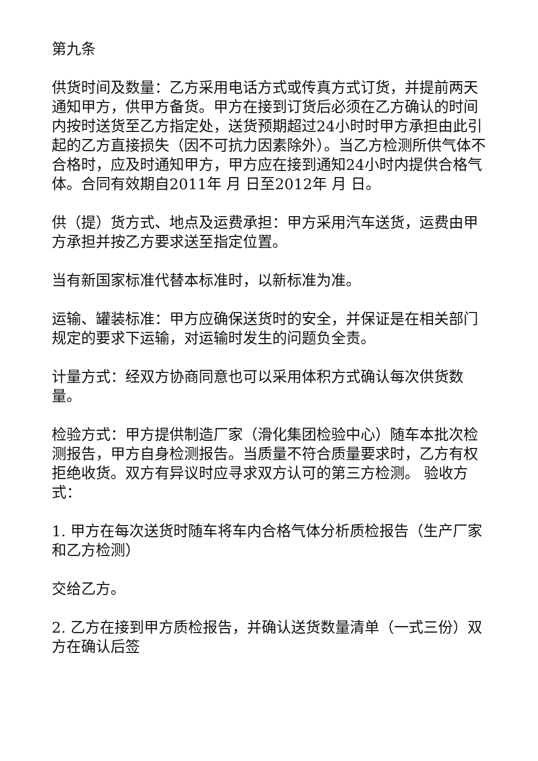第九条
供货时间及数量：乙方采用电话方式或传真方式订货，并提前两天通知甲方，供甲方备货。甲方在接到订货后必须在乙方确认的时间内按时送货至乙方指定处，送货预期超过24小时时甲方承担由此引起的乙方直接损失（因不可抗力因素除外）。当乙方检测所供气体不合格时，应及时通知甲方，甲方应在接到通知24小时内提供合格气体。合同有效期自2011年 月 日至2012年 月 日。
供（提）货方式、地点及运费承担：甲方采用汽车送货，运费由甲方承担并按乙方要求送至指定位置。
当有新国家标准代替本标准时，以新标准为准。
运输、罐装标准：甲方应确保送货时的安全，并保证是在相关部门规定的要求下运输，对运输时发生的问题负全责。
计量方式：经双方协商同意也可以采用体积方式确认每次供货数量。
检验方式：甲方提供制造厂家（滑化集团检验中心）随车本批次检测报告，甲方自身检测报告。当质量不符合质量要求时，乙方有权拒绝收货。双方有异议时应寻求双方认可的第三方检测。 验收方式：
1. 甲方在每次送货时随车将车内合格气体分析质检报告（生产厂家和乙方检测）
交给乙方。
2. 乙方在接到甲方质检报告，并确认送货数量清单（一式三份）双方在确认后签